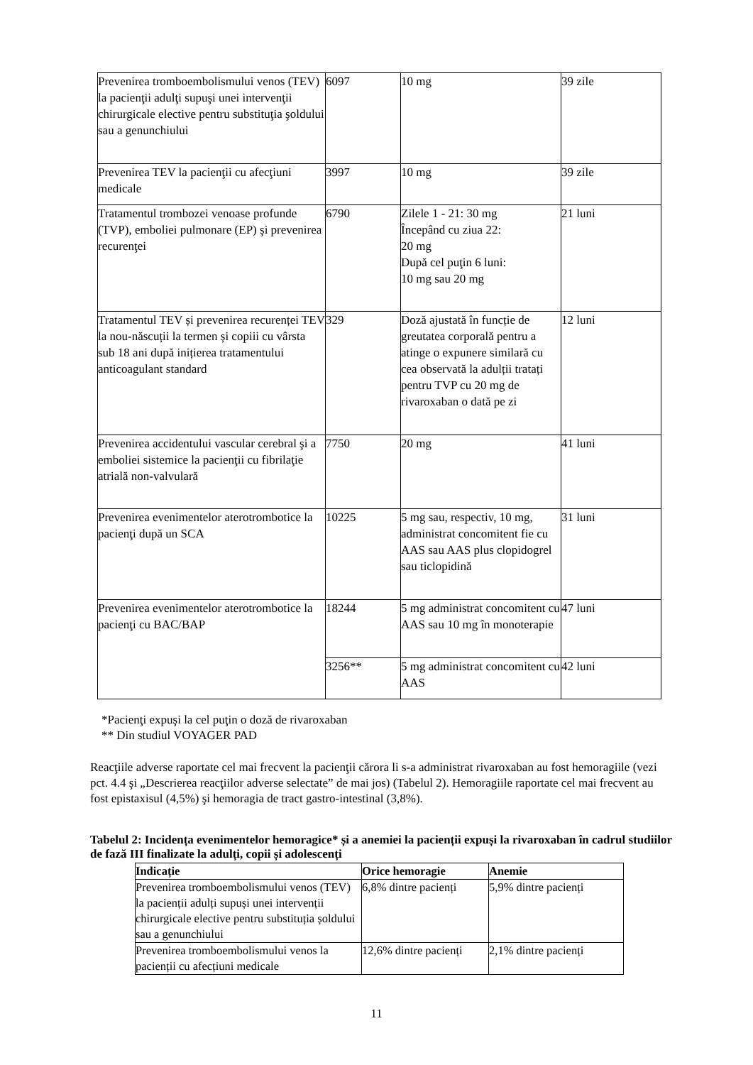| Prevenirea tromboembolismului venos (TEV) la pacienţii adulţi supuşi unei intervenţii chirurgicale elective pentru substituţia şoldului sau a genunchiului | 6097 | 10 mg | 39 zile |
| Prevenirea TEV la pacienţii cu afecţiuni medicale | 3997 | 10 mg | 39 zile |
| Tratamentul trombozei venoase profunde (TVP), emboliei pulmonare (EP) şi prevenirea recurenţei | 6790 | Zilele 1 - 21: 30 mg Începând cu ziua 22: 20 mg După cel puţin 6 luni: 10 mg sau 20 mg | 21 luni |
| Tratamentul TEV și prevenirea recurenței TEV la nou-născuții la termen și copiii cu vârsta sub 18 ani după inițierea tratamentului anticoagulant standard | 329 | Doză ajustată în funcție de greutatea corporală pentru a atinge o expunere similară cu cea observată la adulții tratați pentru TVP cu 20 mg de rivaroxaban o dată pe zi | 12 luni |
| Prevenirea accidentului vascular cerebral şi a emboliei sistemice la pacienţii cu fibrilaţie atrială non-valvulară | 7750 | 20 mg | 41 luni |
| Prevenirea evenimentelor aterotrombotice la pacienţi după un SCA | 10225 | 5 mg sau, respectiv, 10 mg, administrat concomitent fie cu AAS sau AAS plus clopidogrel sau ticlopidină | 31 luni |
| Prevenirea evenimentelor aterotrombotice la pacienţi cu BAC/BAP | 18244 | 5 mg administrat concomitent cu AAS sau 10 mg în monoterapie | 47 luni |
| | 3256** | 5 mg administrat concomitent cu AAS | 42 luni |
*Pacienţi expuşi la cel puţin o doză de rivaroxaban
** Din studiul VOYAGER PAD
Reacţiile adverse raportate cel mai frecvent la pacienţii cărora li s-a administrat rivaroxaban au fost hemoragiile (vezi pct. 4.4 şi „Descrierea reacţiilor adverse selectate” de mai jos) (Tabelul 2). Hemoragiile raportate cel mai frecvent au fost epistaxisul (4,5%) şi hemoragia de tract gastro-intestinal (3,8%).
Tabelul 2: Incidența evenimentelor hemoragice* și a anemiei la pacienții expuși la rivaroxaban în cadrul studiilor de fază III finalizate la adulți, copii și adolescenți
| Indicație | Orice hemoragie | Anemie |
| --- | --- | --- |
| Prevenirea tromboembolismului venos (TEV) la pacienții adulți supuși unei intervenții chirurgicale elective pentru substituția șoldului sau a genunchiului | 6,8% dintre pacienți | 5,9% dintre pacienți |
| Prevenirea tromboembolismului venos la pacienții cu afecțiuni medicale | 12,6% dintre pacienți | 2,1% dintre pacienți |
11